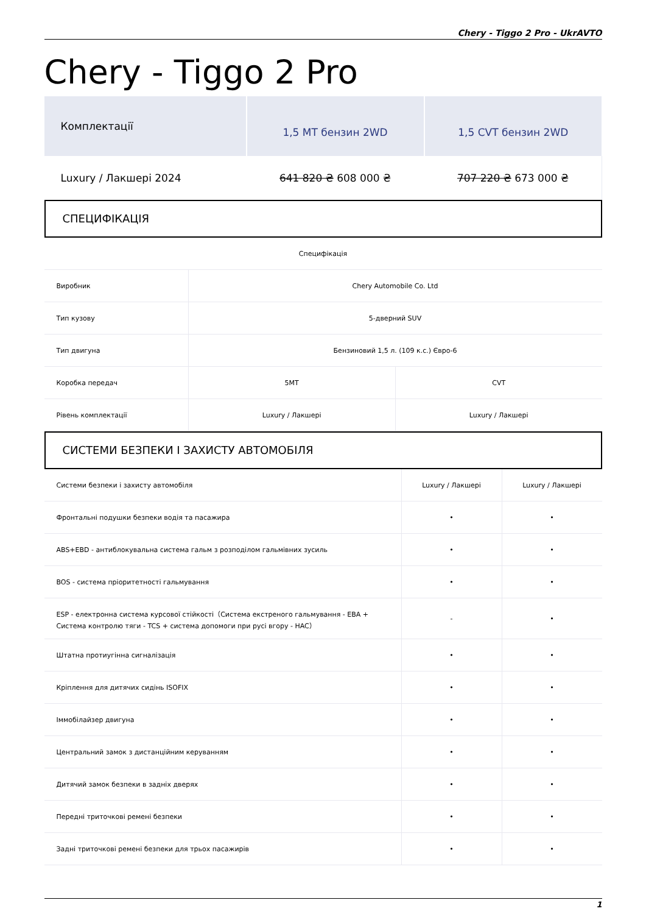Chery - Tiggo 2 Pro - UkrAVTO
Chery - Tiggo 2 Pro
| Комплектації | 1,5 MT бензин 2WD | 1,5 CVT бензин 2WD |
| Luxury / Лакшері 2024 | 641 820 ₴ 608 000 ₴ | 707 220 ₴ 673 000 ₴ |
СПЕЦИФІКАЦІЯ
| Специфікація | | |
| --- | --- | --- |
| Виробник | Chery Automobile Co. Ltd | |
| Тип кузову | 5-дверний SUV | |
| Тип двигуна | Бензиновий 1,5 л. (109 к.с.) Євро-6 | |
| Коробка передач | 5MT | CVT |
| Рівень комплектації | Luxury / Лакшері | Luxury / Лакшері |
СИСТЕМИ БЕЗПЕКИ І ЗАХИСТУ АВТОМОБІЛЯ
| Системи безпеки і захисту автомобіля | Luxury / Лакшері | Luxury / Лакшері |
| --- | --- | --- |
| Фронтальні подушки безпеки водія та пасажира | • | • |
| ABS+EBD - антиблокувальна система гальм з розподілом гальмівних зусиль | • | • |
| BOS - система пріоритетності гальмування | • | • |
| ESP - електронна система курсової стійкості（Система екстреного гальмування - EBA + Система контролю тяги - TCS + система допомоги при русі вгору - HAC） | - | • |
| Штатна протиугінна сигналізація | • | • |
| Кріплення для дитячих сидінь ISOFIX | • | • |
| Іммобілайзер двигуна | • | • |
| Центральний замок з дистанційним керуванням | • | • |
| Дитячий замок безпеки в задніх дверях | • | • |
| Передні триточкові ремені безпеки | • | • |
| Задні триточкові ремені безпеки для трьох пасажирів | • | • |
1